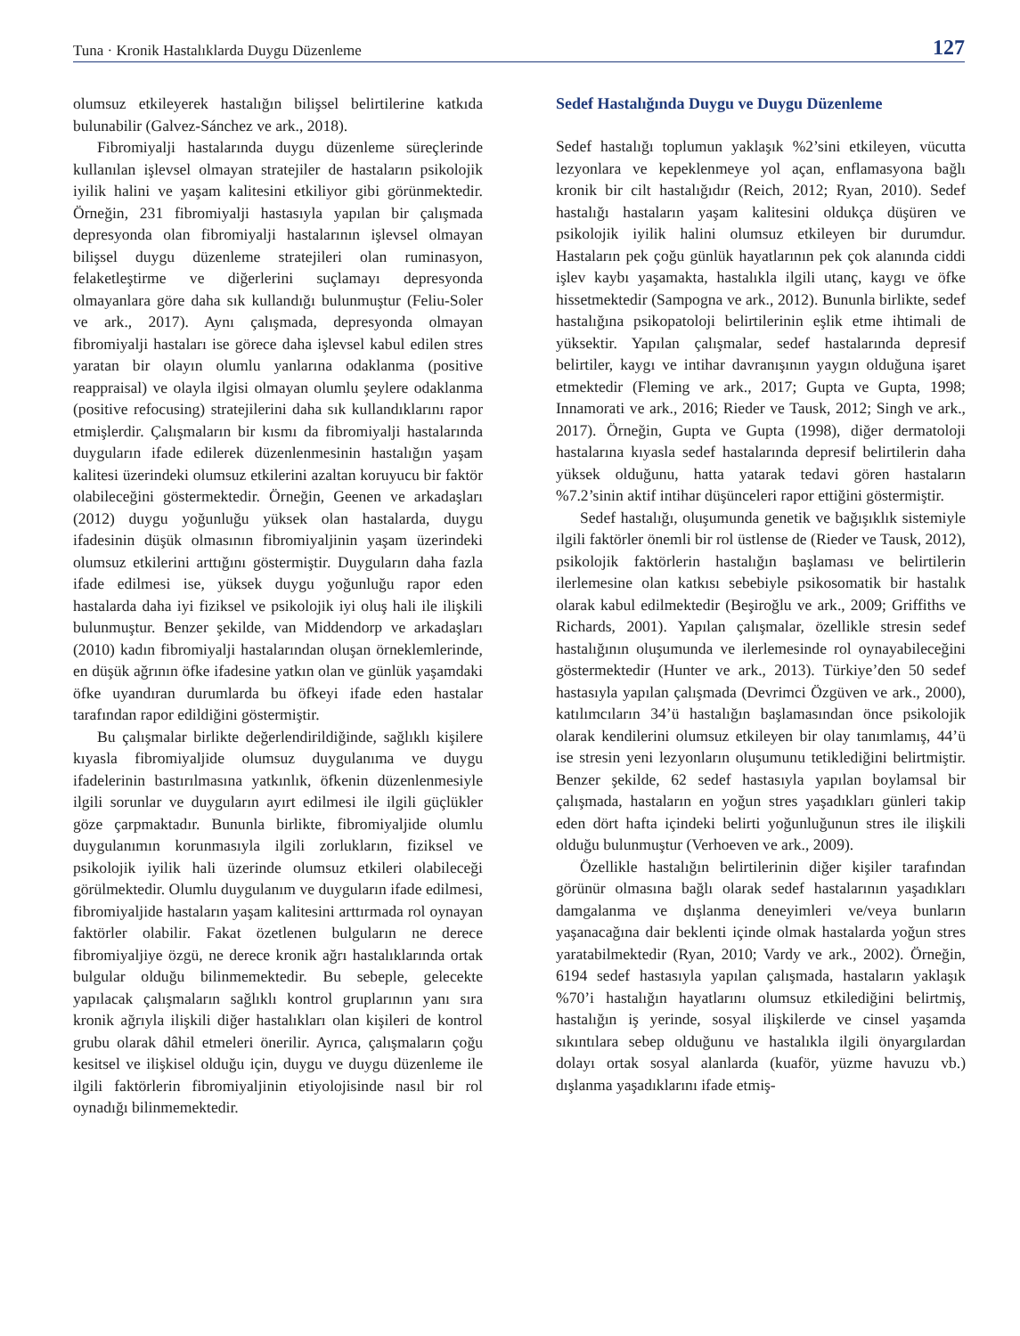Tuna · Kronik Hastalıklarda Duygu Düzenleme 127
olumsuz etkileyerek hastalığın bilişsel belirtilerine katkıda bulunabilir (Galvez-Sánchez ve ark., 2018).
Fibromiyalji hastalarında duygu düzenleme süreçlerinde kullanılan işlevsel olmayan stratejiler de hastaların psikolojik iyilik halini ve yaşam kalitesini etkiliyor gibi görünmektedir. Örneğin, 231 fibromiyalji hastasıyla yapılan bir çalışmada depresyonda olan fibromiyalji hastalarının işlevsel olmayan bilişsel duygu düzenleme stratejileri olan ruminasyon, felaketleştirme ve diğerlerini suçlamayı depresyonda olmayanlara göre daha sık kullandığı bulunmuştur (Feliu-Soler ve ark., 2017). Aynı çalışmada, depresyonda olmayan fibromiyalji hastaları ise görece daha işlevsel kabul edilen stres yaratan bir olayın olumlu yanlarına odaklanma (positive reappraisal) ve olayla ilgisi olmayan olumlu şeylere odaklanma (positive refocusing) stratejilerini daha sık kullandıklarını rapor etmişlerdir. Çalışmaların bir kısmı da fibromiyalji hastalarında duyguların ifade edilerek düzenlenmesinin hastalığın yaşam kalitesi üzerindeki olumsuz etkilerini azaltan koruyucu bir faktör olabileceğini göstermektedir. Örneğin, Geenen ve arkadaşları (2012) duygu yoğunluğu yüksek olan hastalarda, duygu ifadesinin düşük olmasının fibromiyaljinin yaşam üzerindeki olumsuz etkilerini arttığını göstermiştir. Duyguların daha fazla ifade edilmesi ise, yüksek duygu yoğunluğu rapor eden hastalarda daha iyi fiziksel ve psikolojik iyi oluş hali ile ilişkili bulunmuştur. Benzer şekilde, van Middendorp ve arkadaşları (2010) kadın fibromiyalji hastalarından oluşan örneklemlerinde, en düşük ağrının öfke ifadesine yatkın olan ve günlük yaşamdaki öfke uyandıran durumlarda bu öfkeyi ifade eden hastalar tarafından rapor edildiğini göstermiştir.
Bu çalışmalar birlikte değerlendirildiğinde, sağlıklı kişilere kıyasla fibromiyaljide olumsuz duygulanıma ve duygu ifadelerinin bastırılmasına yatkınlık, öfkenin düzenlenmesiyle ilgili sorunlar ve duyguların ayırt edilmesi ile ilgili güçlükler göze çarpmaktadır. Bununla birlikte, fibromiyaljide olumlu duygulanımın korunmasıyla ilgili zorlukların, fiziksel ve psikolojik iyilik hali üzerinde olumsuz etkileri olabileceği görülmektedir. Olumlu duygulanım ve duyguların ifade edilmesi, fibromiyaljide hastaların yaşam kalitesini arttırmada rol oynayan faktörler olabilir. Fakat özetlenen bulguların ne derece fibromiyaljiye özgü, ne derece kronik ağrı hastalıklarında ortak bulgular olduğu bilinmemektedir. Bu sebeple, gelecekte yapılacak çalışmaların sağlıklı kontrol gruplarının yanı sıra kronik ağrıyla ilişkili diğer hastalıkları olan kişileri de kontrol grubu olarak dâhil etmeleri önerilir. Ayrıca, çalışmaların çoğu kesitsel ve ilişkisel olduğu için, duygu ve duygu düzenleme ile ilgili faktörlerin fibromiyaljinin etiyolojisinde nasıl bir rol oynadığı bilinmemektedir.
Sedef Hastalığında Duygu ve Duygu Düzenleme
Sedef hastalığı toplumun yaklaşık %2’sini etkileyen, vücutta lezyonlara ve kepeklenmeye yol açan, enflamasyona bağlı kronik bir cilt hastalığıdır (Reich, 2012; Ryan, 2010). Sedef hastalığı hastaların yaşam kalitesini oldukça düşüren ve psikolojik iyilik halini olumsuz etkileyen bir durumdur. Hastaların pek çoğu günlük hayatlarının pek çok alanında ciddi işlev kaybı yaşamakta, hastalıkla ilgili utanç, kaygı ve öfke hissetmektedir (Sampogna ve ark., 2012). Bununla birlikte, sedef hastalığına psikopatoloji belirtilerinin eşlik etme ihtimali de yüksektir. Yapılan çalışmalar, sedef hastalarında depresif belirtiler, kaygı ve intihar davranışının yaygın olduğuna işaret etmektedir (Fleming ve ark., 2017; Gupta ve Gupta, 1998; Innamorati ve ark., 2016; Rieder ve Tausk, 2012; Singh ve ark., 2017). Örneğin, Gupta ve Gupta (1998), diğer dermatoloji hastalarına kıyasla sedef hastalarında depresif belirtilerin daha yüksek olduğunu, hatta yatarak tedavi gören hastaların %7.2’sinin aktif intihar düşünceleri rapor ettiğini göstermiştir.
Sedef hastalığı, oluşumunda genetik ve bağışıklık sistemiyle ilgili faktörler önemli bir rol üstlense de (Rieder ve Tausk, 2012), psikolojik faktörlerin hastalığın başlaması ve belirtilerin ilerlemesine olan katkısı sebebiyle psikosomatik bir hastalık olarak kabul edilmektedir (Beşiroğlu ve ark., 2009; Griffiths ve Richards, 2001). Yapılan çalışmalar, özellikle stresin sedef hastalığının oluşumunda ve ilerlemesinde rol oynayabileceğini göstermektedir (Hunter ve ark., 2013). Türkiye’den 50 sedef hastasıyla yapılan çalışmada (Devrimci Özgüven ve ark., 2000), katılımcıların 34’ü hastalığın başlamasından önce psikolojik olarak kendilerini olumsuz etkileyen bir olay tanımlamış, 44’ü ise stresin yeni lezyonların oluşumunu tetiklediğini belirtmiştir. Benzer şekilde, 62 sedef hastasıyla yapılan boylamsal bir çalışmada, hastaların en yoğun stres yaşadıkları günleri takip eden dört hafta içindeki belirti yoğunluğunun stres ile ilişkili olduğu bulunmuştur (Verhoeven ve ark., 2009).
Özellikle hastalığın belirtilerinin diğer kişiler tarafından görünür olmasına bağlı olarak sedef hastalarının yaşadıkları damgalanma ve dışlanma deneyimleri ve/veya bunların yaşanacağına dair beklenti içinde olmak hastalarda yoğun stres yaratabilmektedir (Ryan, 2010; Vardy ve ark., 2002). Örneğin, 6194 sedef hastasıyla yapılan çalışmada, hastaların yaklaşık %70’i hastalığın hayatlarını olumsuz etkilediğini belirtmiş, hastalığın iş yerinde, sosyal ilişkilerde ve cinsel yaşamda sıkıntılara sebep olduğunu ve hastalıkla ilgili önyargılardan dolayı ortak sosyal alanlarda (kuaför, yüzme havuzu vb.) dışlanma yaşadıklarını ifade etmiş-